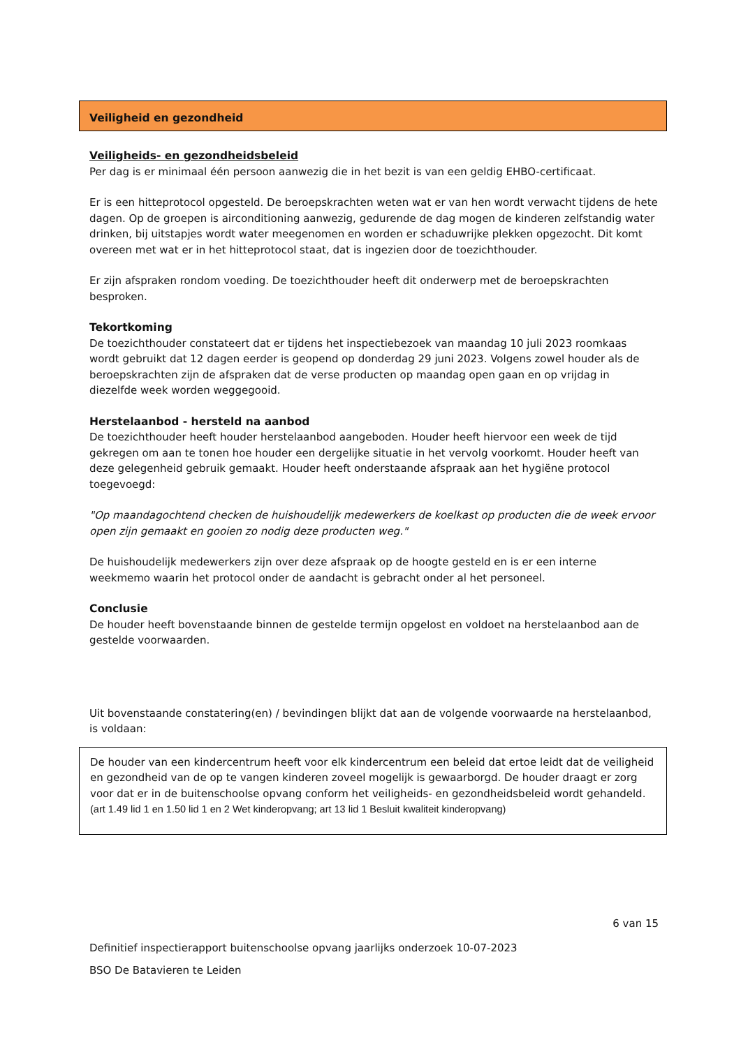Veiligheid en gezondheid
Veiligheids- en gezondheidsbeleid
Per dag is er minimaal één persoon aanwezig die in het bezit is van een geldig EHBO-certificaat.
Er is een hitteprotocol opgesteld. De beroepskrachten weten wat er van hen wordt verwacht tijdens de hete dagen. Op de groepen is airconditioning aanwezig, gedurende de dag mogen de kinderen zelfstandig water drinken, bij uitstapjes wordt water meegenomen en worden er schaduwrijke plekken opgezocht. Dit komt overeen met wat er in het hitteprotocol staat, dat is ingezien door de toezichthouder.
Er zijn afspraken rondom voeding. De toezichthouder heeft dit onderwerp met de beroepskrachten besproken.
Tekortkoming
De toezichthouder constateert dat er tijdens het inspectiebezoek van maandag 10 juli 2023 roomkaas wordt gebruikt dat 12 dagen eerder is geopend op donderdag 29 juni 2023. Volgens zowel houder als de beroepskrachten zijn de afspraken dat de verse producten op maandag open gaan en op vrijdag in diezelfde week worden weggegooid.
Herstelaanbod - hersteld na aanbod
De toezichthouder heeft houder herstelaanbod aangeboden. Houder heeft hiervoor een week de tijd gekregen om aan te tonen hoe houder een dergelijke situatie in het vervolg voorkomt. Houder heeft van deze gelegenheid gebruik gemaakt. Houder heeft onderstaande afspraak aan het hygiëne protocol toegevoegd:
"Op maandagochtend checken de huishoudelijk medewerkers de koelkast op producten die de week ervoor open zijn gemaakt en gooien zo nodig deze producten weg."
De huishoudelijk medewerkers zijn over deze afspraak op de hoogte gesteld en is er een interne weekmemo waarin het protocol onder de aandacht is gebracht onder al het personeel.
Conclusie
De houder heeft bovenstaande binnen de gestelde termijn opgelost en voldoet na herstelaanbod aan de gestelde voorwaarden.
Uit bovenstaande constatering(en) / bevindingen blijkt dat aan de volgende voorwaarde na herstelaanbod, is voldaan:
De houder van een kindercentrum heeft voor elk kindercentrum een beleid dat ertoe leidt dat de veiligheid en gezondheid van de op te vangen kinderen zoveel mogelijk is gewaarborgd. De houder draagt er zorg voor dat er in de buitenschoolse opvang conform het veiligheids- en gezondheidsbeleid wordt gehandeld.
(art 1.49 lid 1 en 1.50 lid 1 en 2 Wet kinderopvang; art 13 lid 1 Besluit kwaliteit kinderopvang)
6 van 15
Definitief inspectierapport buitenschoolse opvang jaarlijks onderzoek 10-07-2023
BSO De Batavieren te Leiden